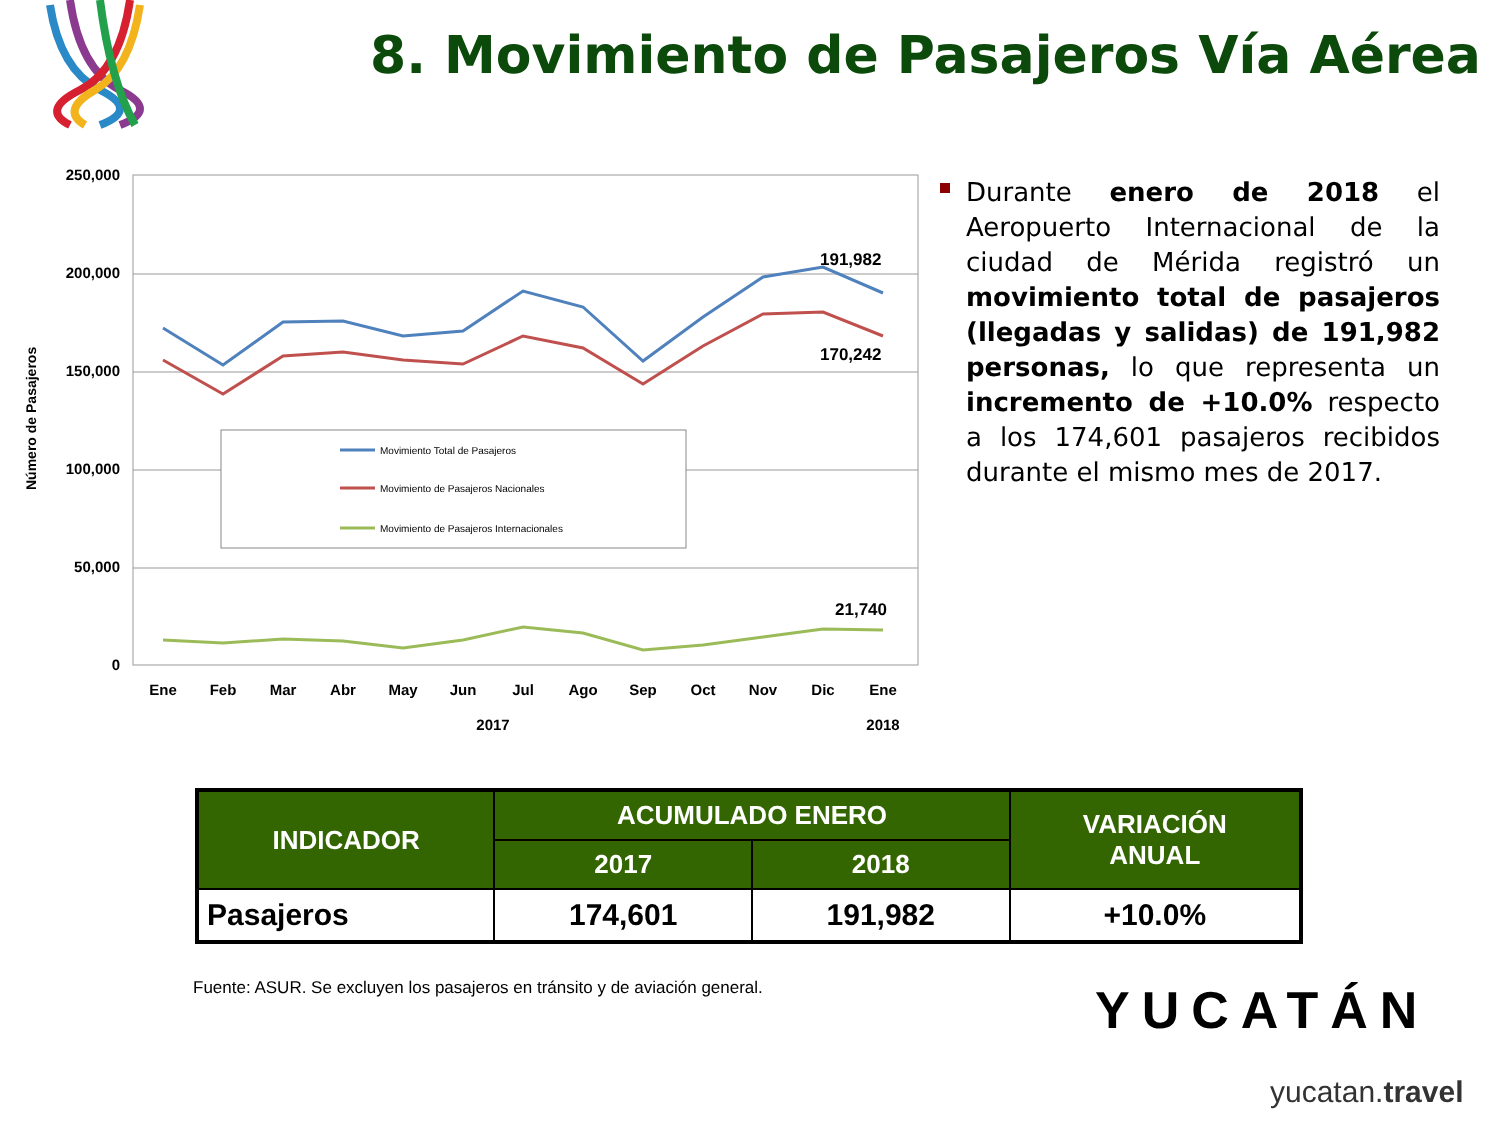8. Movimiento de Pasajeros Vía Aérea
250,000
200,000
150,000
100,000
50,000
0
Número de Pasajeros
Movimiento Total de Pasajeros
Movimiento de Pasajeros Nacionales
Movimiento de Pasajeros Internacionales
191,982
170,242
21,740
Ene
Feb
Mar
Abr
May
Jun
Jul
Ago
Sep
Oct
Nov
Dic
Ene
2017
2018
Durante enero de 2018 el Aeropuerto Internacional de la ciudad de Mérida registró un movimiento total de pasajeros (llegadas y salidas) de 191,982 personas, lo que representa un incremento de +10.0% respecto a los 174,601 pasajeros recibidos durante el mismo mes de 2017.
| INDICADOR | ACUMULADO ENERO | | VARIACIÓN ANUAL |
| --- | --- | --- | --- |
| | 2017 | 2018 | |
| Pasajeros | 174,601 | 191,982 | +10.0% |
Fuente: ASUR. Se excluyen los pasajeros en tránsito y de aviación general.
YUCATÁN
yucatan.travel